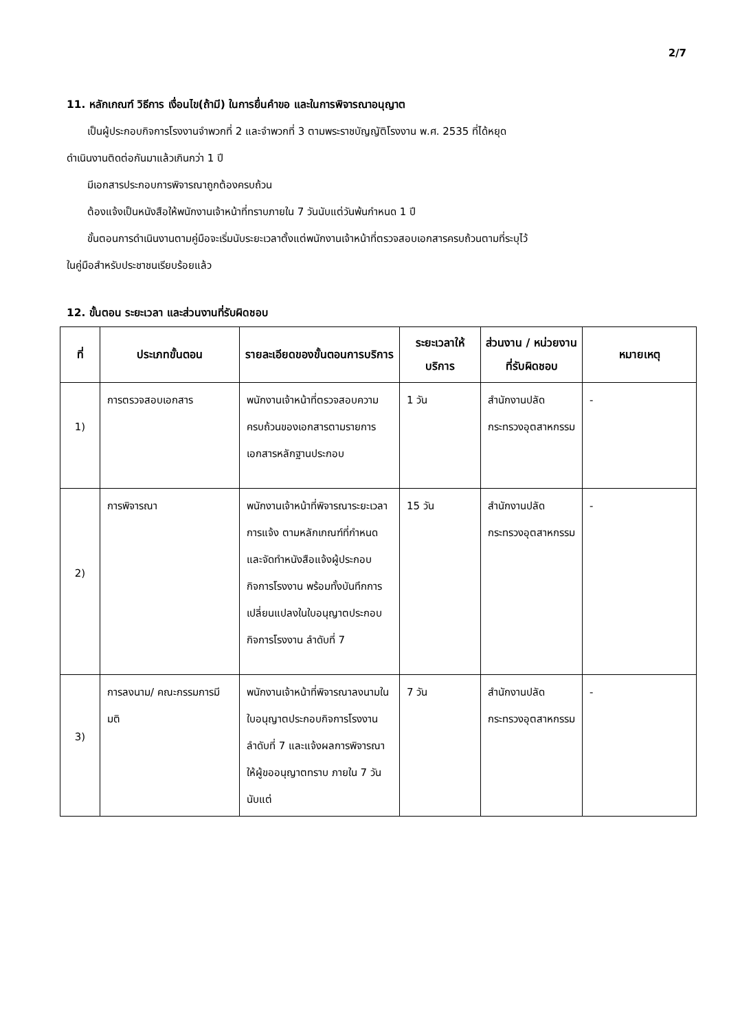2/7
11. หลักเกณฑ์ วิธีการ เงื่อนไข(ถ้ามี) ในการยื่นคำขอ และในการพิจารณาอนุญาต
เป็นผู้ประกอบกิจการโรงงานจำพวกที่ 2 และจำพวกที่ 3 ตามพระราชบัญญัติโรงงาน พ.ศ. 2535 ที่ได้หยุด
ดำเนินงานติดต่อกันมาแล้วเกินกว่า 1 ปี
มีเอกสารประกอบการพิจารณาถูกต้องครบถ้วน
ต้องแจ้งเป็นหนังสือให้พนักงานเจ้าหน้าที่ทราบภายใน 7 วันนับแต่วันพ้นกำหนด 1 ปี
ขั้นตอนการดำเนินงานตามคู่มือจะเริ่มนับระยะเวลาตั้งแต่พนักงานเจ้าหน้าที่ตรวจสอบเอกสารครบถ้วนตามที่ระบุไว้
ในคู่มือสำหรับประชาชนเรียบร้อยแล้ว
12. ขั้นตอน ระยะเวลา และส่วนงานที่รับผิดชอบ
| ที่ | ประเภทขั้นตอน | รายละเอียดของขั้นตอนการบริการ | ระยะเวลาให้บริการ | ส่วนงาน / หน่วยงานที่รับผิดชอบ | หมายเหตุ |
| --- | --- | --- | --- | --- | --- |
| 1) | การตรวจสอบเอกสาร | พนักงานเจ้าหน้าที่ตรวจสอบความครบถ้วนของเอกสารตามรายการเอกสารหลักฐานประกอบ | 1 วัน | สำนักงานปลัดกระทรวงอุตสาหกรรม | - |
| 2) | การพิจารณา | พนักงานเจ้าหน้าที่พิจารณาระยะเวลาการแจ้ง ตามหลักเกณฑ์ที่กำหนด และจัดทำหนังสือแจ้งผู้ประกอบกิจการโรงงาน พร้อมทั้งบันทึกการเปลี่ยนแปลงในใบอนุญาตประกอบกิจการโรงงาน ลำดับที่ 7 | 15 วัน | สำนักงานปลัดกระทรวงอุตสาหกรรม | - |
| 3) | การลงนาม/ คณะกรรมการมีมติ | พนักงานเจ้าหน้าที่พิจารณาลงนามในใบอนุญาตประกอบกิจการโรงงาน ลำดับที่ 7 และแจ้งผลการพิจารณาให้ผู้ขออนุญาตทราบ ภายใน 7 วัน นับแต่ | 7 วัน | สำนักงานปลัดกระทรวงอุตสาหกรรม | - |